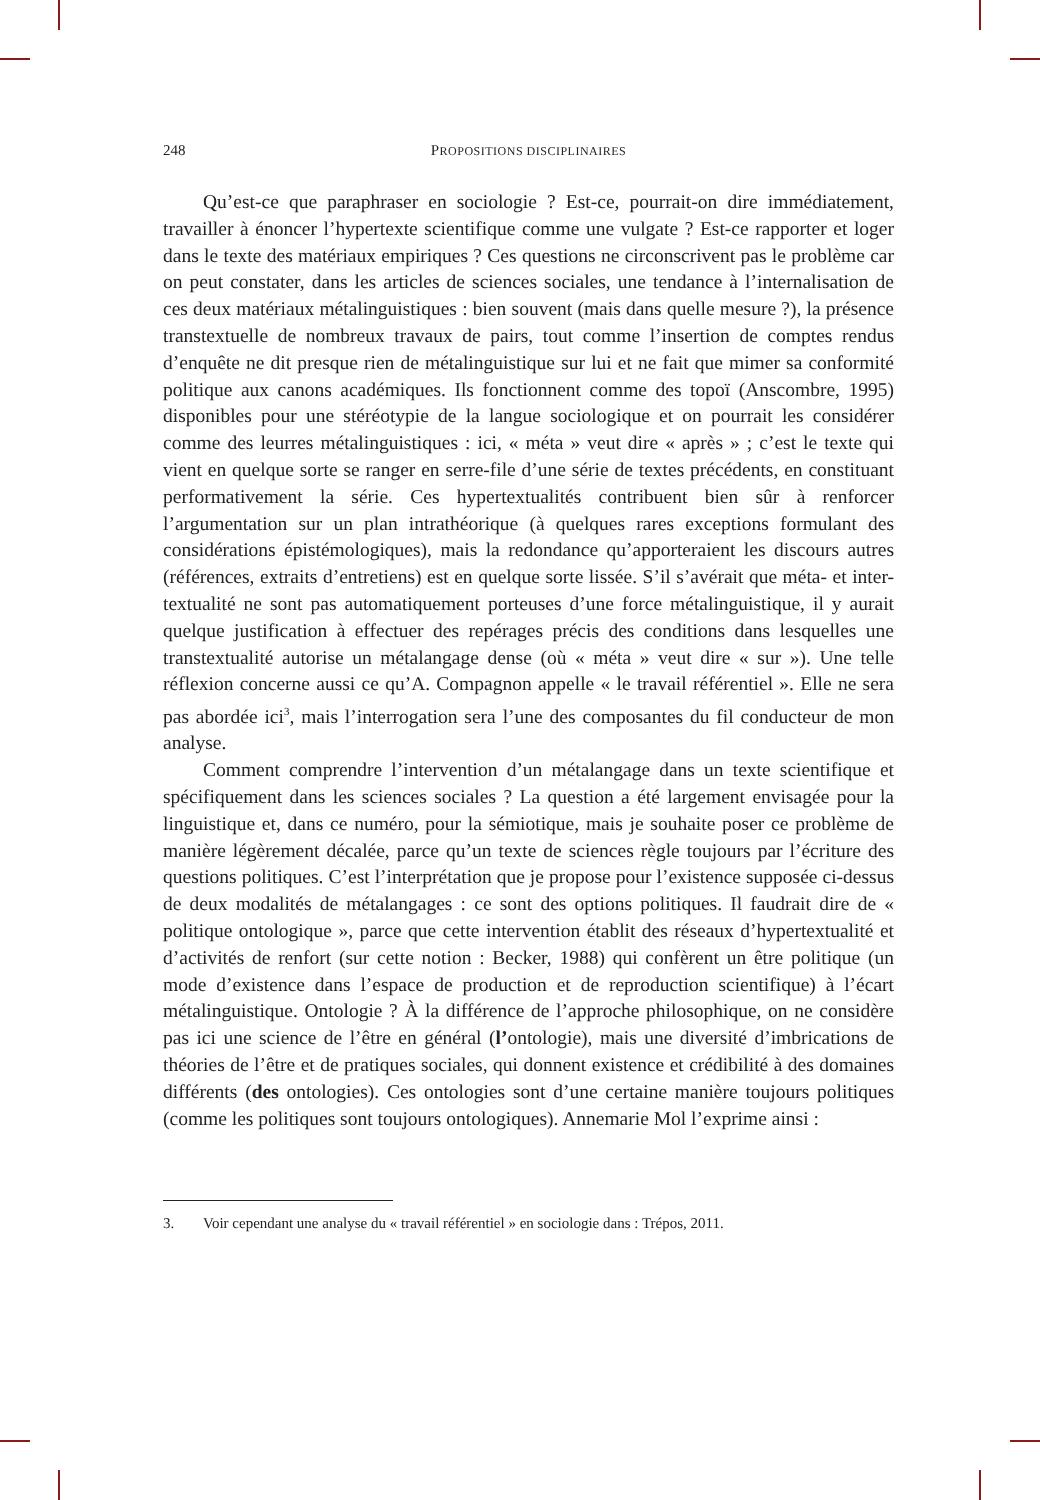248 PROPOSITIONS DISCIPLINAIRES
Qu’est-ce que paraphraser en sociologie ? Est-ce, pourrait-on dire immédiatement, travailler à énoncer l’hypertexte scientifique comme une vulgate ? Est-ce rapporter et loger dans le texte des matériaux empiriques ? Ces questions ne circonscrivent pas le problème car on peut constater, dans les articles de sciences sociales, une tendance à l’internalisation de ces deux matériaux métalinguistiques : bien souvent (mais dans quelle mesure ?), la présence transtextuelle de nombreux travaux de pairs, tout comme l’insertion de comptes rendus d’enquête ne dit presque rien de métalinguistique sur lui et ne fait que mimer sa conformité politique aux canons académiques. Ils fonctionnent comme des topoï (Anscombre, 1995) disponibles pour une stéréotypie de la langue sociologique et on pourrait les considérer comme des leurres métalinguistiques : ici, « méta » veut dire « après » ; c’est le texte qui vient en quelque sorte se ranger en serre-file d’une série de textes précédents, en constituant performativement la série. Ces hypertextualités contribuent bien sûr à renforcer l’argumentation sur un plan intrathéorique (à quelques rares exceptions formulant des considérations épistémologiques), mais la redondance qu’apporteraient les discours autres (références, extraits d’entretiens) est en quelque sorte lissée. S’il s’avérait que méta- et inter-textualité ne sont pas automatiquement porteuses d’une force métalinguistique, il y aurait quelque justification à effectuer des repérages précis des conditions dans lesquelles une transtextualité autorise un métalangage dense (où « méta » veut dire « sur »). Une telle réflexion concerne aussi ce qu’A. Compagnon appelle « le travail référentiel ». Elle ne sera pas abordée ici<sup>3</sup>, mais l’interrogation sera l’une des composantes du fil conducteur de mon analyse.
Comment comprendre l’intervention d’un métalangage dans un texte scientifique et spécifiquement dans les sciences sociales ? La question a été largement envisagée pour la linguistique et, dans ce numéro, pour la sémiotique, mais je souhaite poser ce problème de manière légèrement décalée, parce qu’un texte de sciences règle toujours par l’écriture des questions politiques. C’est l’interprétation que je propose pour l’existence supposée ci-dessus de deux modalités de métalangages : ce sont des options politiques. Il faudrait dire de « politique ontologique », parce que cette intervention établit des réseaux d’hypertextualité et d’activités de renfort (sur cette notion : Becker, 1988) qui confèrent un être politique (un mode d’existence dans l’espace de production et de reproduction scientifique) à l’écart métalinguistique. Ontologie ? À la différence de l’approche philosophique, on ne considère pas ici une science de l’être en général (l’ontologie), mais une diversité d’imbrications de théories de l’être et de pratiques sociales, qui donnent existence et crédibilité à des domaines différents (des ontologies). Ces ontologies sont d’une certaine manière toujours politiques (comme les politiques sont toujours ontologiques). Annemarie Mol l’exprime ainsi :
3. Voir cependant une analyse du « travail référentiel » en sociologie dans : Trépos, 2011.